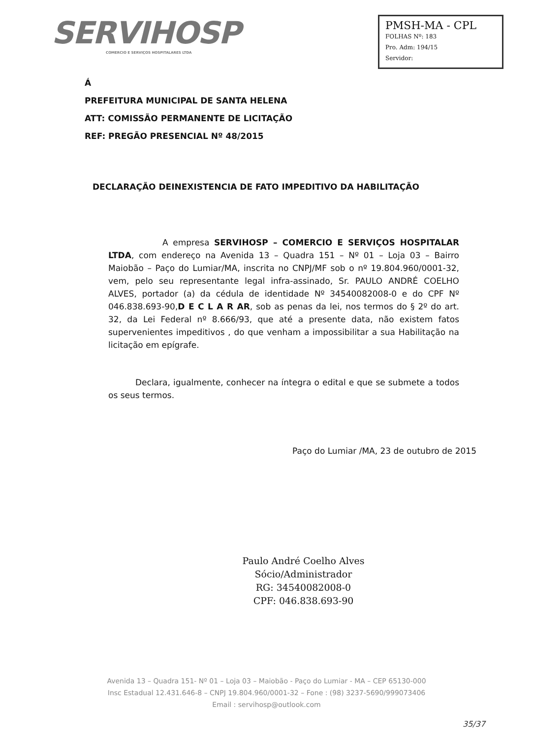SERVIHOSP
COMERCIO E SERVIÇOS HOSPITALARES LTDA
PMSH-MA - CPL
FOLHAS Nº: 183
Pro. Adm: 194/15
Servidor:
Á
PREFEITURA MUNICIPAL DE SANTA HELENA
ATT: COMISSÃO PERMANENTE DE LICITAÇÃO
REF: PREGÃO PRESENCIAL Nº 48/2015
DECLARAÇÃO DEINEXISTENCIA DE FATO IMPEDITIVO DA HABILITAÇÃO
A empresa SERVIHOSP – COMERCIO E SERVIÇOS HOSPITALAR LTDA, com endereço na Avenida 13 – Quadra 151 – Nº 01 – Loja 03 – Bairro Maiobão – Paço do Lumiar/MA, inscrita no CNPJ/MF sob o nº 19.804.960/0001-32, vem, pelo seu representante legal infra-assinado, Sr. PAULO ANDRÉ COELHO ALVES, portador (a) da cédula de identidade Nº 34540082008-0 e do CPF Nº 046.838.693-90,D E C L A R AR, sob as penas da lei, nos termos do § 2º do art. 32, da Lei Federal nº 8.666/93, que até a presente data, não existem fatos supervenientes impeditivos , do que venham a impossibilitar a sua Habilitação na licitação em epígrafe.
Declara, igualmente, conhecer na íntegra o edital e que se submete a todos os seus termos.
Paço do Lumiar /MA, 23 de outubro de 2015
Paulo André Coelho Alves
Sócio/Administrador
RG: 34540082008-0
CPF: 046.838.693-90
Avenida 13 – Quadra 151- Nº 01 – Loja 03 – Maiobão - Paço do Lumiar - MA – CEP 65130-000
Insc Estadual 12.431.646-8 – CNPJ 19.804.960/0001-32 – Fone : (98) 3237-5690/999073406
Email : servihosp@outlook.com
35/37